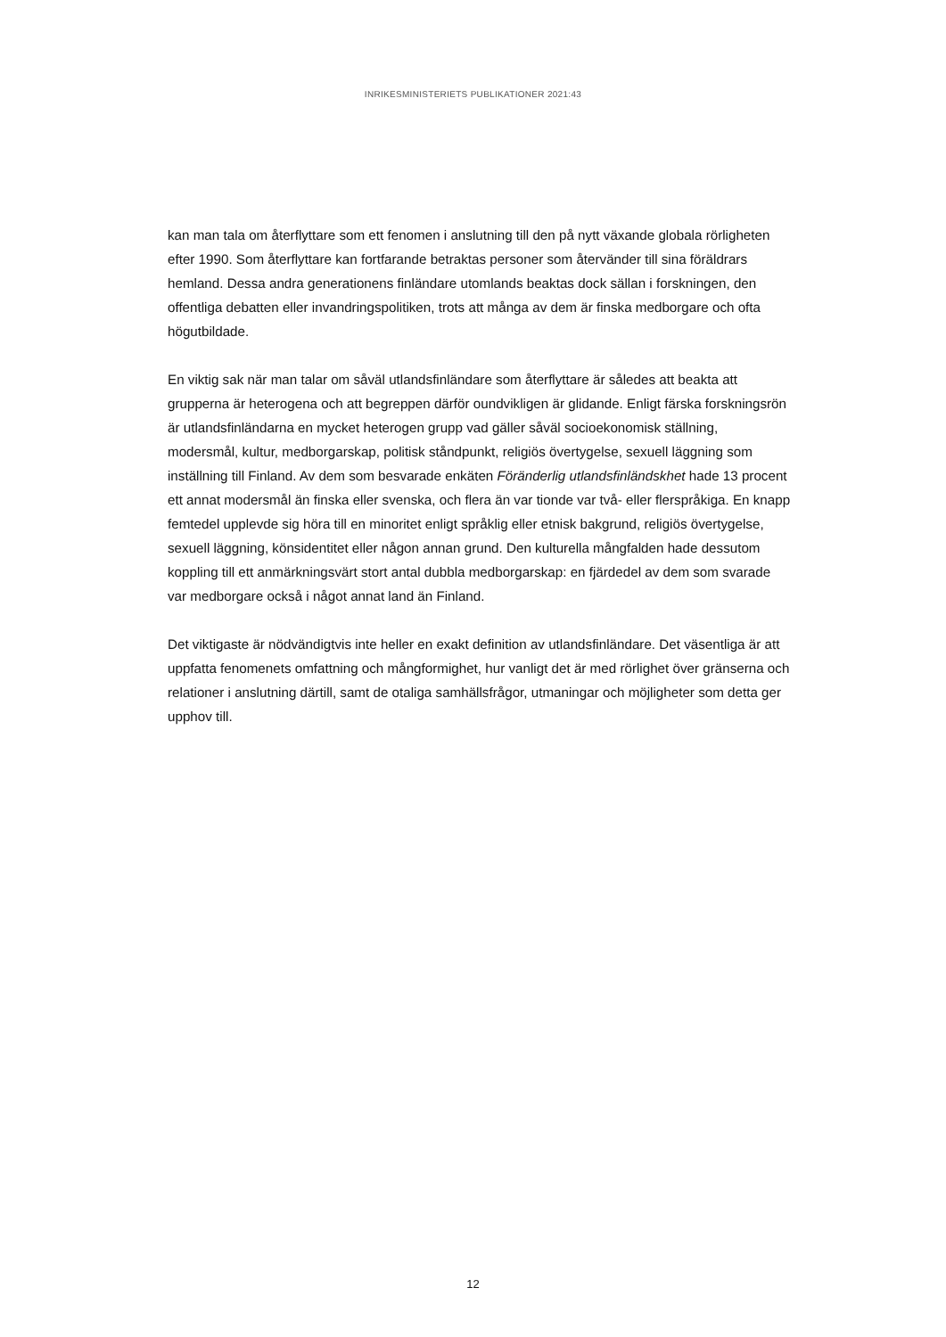INRIKESMINISTERIETS PUBLIKATIONER 2021:43
kan man tala om återflyttare som ett fenomen i anslutning till den på nytt växande globala rörligheten efter 1990. Som återflyttare kan fortfarande betraktas personer som återvänder till sina föräldrars hemland. Dessa andra generationens finländare utomlands beaktas dock sällan i forskningen, den offentliga debatten eller invandringspolitiken, trots att många av dem är finska medborgare och ofta högutbildade.
En viktig sak när man talar om såväl utlandsfinländare som återflyttare är således att beakta att grupperna är heterogena och att begreppen därför oundvikligen är glidande. Enligt färska forskningsrön är utlandsfinländarna en mycket heterogen grupp vad gäller såväl socioekonomisk ställning, modersmål, kultur, medborgarskap, politisk ståndpunkt, religiös övertygelse, sexuell läggning som inställning till Finland. Av dem som besvarade enkäten Föränderlig utlandsfinländskhet hade 13 procent ett annat modersmål än finska eller svenska, och flera än var tionde var två- eller flerspråkiga. En knapp femtedel upplevde sig höra till en minoritet enligt språklig eller etnisk bakgrund, religiös övertygelse, sexuell läggning, könsidentitet eller någon annan grund. Den kulturella mångfalden hade dessutom koppling till ett anmärkningsvärt stort antal dubbla medborgarskap: en fjärdedel av dem som svarade var medborgare också i något annat land än Finland.
Det viktigaste är nödvändigtvis inte heller en exakt definition av utlandsfinländare. Det väsentliga är att uppfatta fenomenets omfattning och mångformighet, hur vanligt det är med rörlighet över gränserna och relationer i anslutning därtill, samt de otaliga samhällsfrågor, utmaningar och möjligheter som detta ger upphov till.
12